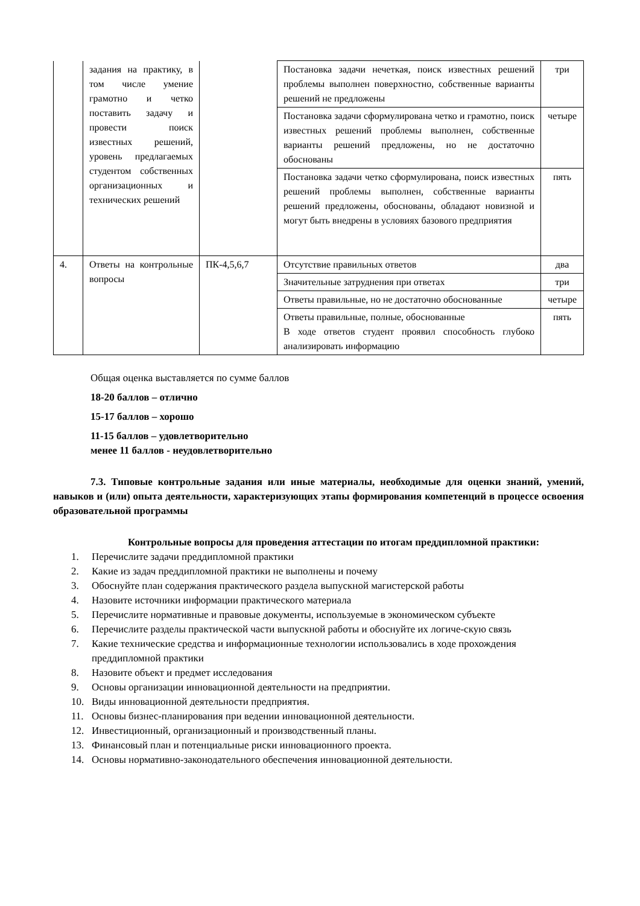| | задания на практику, в том числе умение грамотно и четко поставить задачу и провести поиск известных решений, уровень предлагаемых студентом собственных организационных и технических решений | | Постановка задачи нечеткая, поиск известных решений проблемы выполнен поверхностно, собственные варианты решений не предложены | три |
| | | | Постановка задачи сформулирована четко и грамотно, поиск известных решений проблемы выполнен, собственные варианты решений предложены, но не достаточно обоснованы | четыре |
| | | | Постановка задачи четко сформулирована, поиск известных решений проблемы выполнен, собственные варианты решений предложены, обоснованы, обладают новизной и могут быть внедрены в условиях базового предприятия | пять |
| 4. | Ответы на контрольные вопросы | ПК-4,5,6,7 | Отсутствие правильных ответов | два |
| | | | Значительные затруднения при ответах | три |
| | | | Ответы правильные, но не достаточно обоснованные | четыре |
| | | | Ответы правильные, полные, обоснованные В ходе ответов студент проявил способность глубоко анализировать информацию | пять |
Общая оценка выставляется по сумме баллов
18-20 баллов – отлично
15-17 баллов – хорошо
11-15 баллов – удовлетворительно
менее 11 баллов - неудовлетворительно
7.3. Типовые контрольные задания или иные материалы, необходимые для оценки знаний, умений, навыков и (или) опыта деятельности, характеризующих этапы формирования компетенций в процессе освоения образовательной программы
Контрольные вопросы для проведения аттестации по итогам преддипломной практики:
1. Перечислите задачи преддипломной практики
2. Какие из задач преддипломной практики не выполнены и почему
3. Обоснуйте план содержания практического раздела выпускной магистерской работы
4. Назовите источники информации практического материала
5. Перечислите нормативные и правовые документы, используемые в экономическом субъекте
6. Перечислите разделы практической части выпускной работы и обоснуйте их логиче-скую связь
7. Какие технические средства и информационные технологии использовались в ходе прохождения преддипломной практики
8. Назовите объект и предмет исследования
9. Основы организации инновационной деятельности на предприятии.
10. Виды инновационной деятельности предприятия.
11. Основы бизнес-планирования при ведении инновационной деятельности.
12. Инвестиционный, организационный и производственный планы.
13. Финансовый план и потенциальные риски инновационного проекта.
14. Основы нормативно-законодательного обеспечения инновационной деятельности.